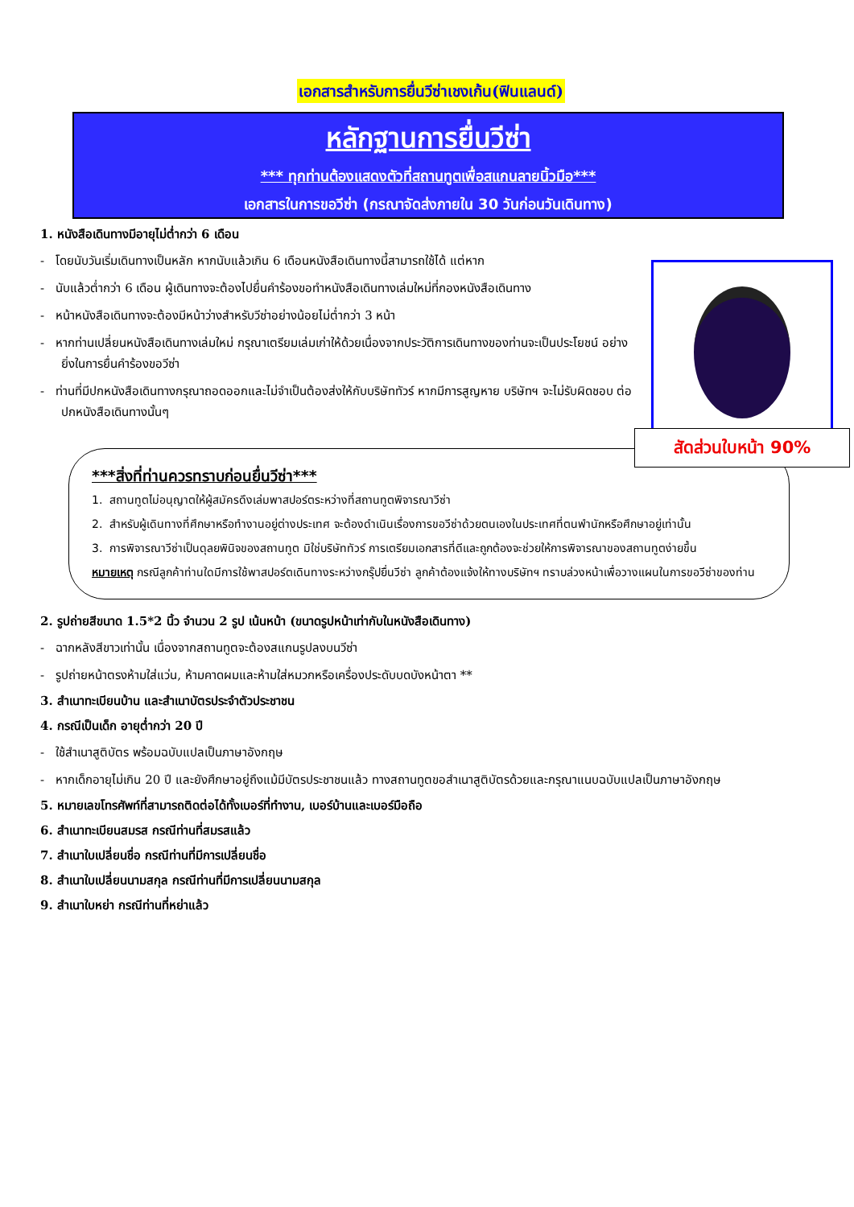เอกสารสำหรับการยื่นวีซ่าเชงเก้น(ฟินแลนด์)
หลักฐานการยื่นวีซ่า
*** ทุกท่านต้องแสดงตัวที่สถานทูตเพื่อสแกนลายนิ้วมือ***
เอกสารในการขอวีซ่า (กรณาจัดส่งภายใน 30 วันก่อนวันเดินทาง)
1. หนังสือเดินทางมีอายุไม่ต่ำกว่า 6 เดือน
สัดส่วนใบหน้า 90%
- โดยนับวันเริ่มเดินทางเป็นหลัก หากนับแล้วเกิน 6 เดือนหนังสือเดินทางนี้สามารถใช้ได้ แต่หาก
- นับแล้วต่ำกว่า 6 เดือน ผู้เดินทางจะต้องไปยื่นคำร้องขอทำหนังสือเดินทางเล่มใหม่ที่กองหนังสือเดินทาง
- หน้าหนังสือเดินทางจะต้องมีหน้าว่างสำหรับวีซ่าอย่างน้อยไม่ต่ำกว่า 3 หน้า
- หากท่านเปลี่ยนหนังสือเดินทางเล่มใหม่ กรุณาเตรียมเล่มเก่าให้ด้วยเนื่องจากประวัติการเดินทางของท่านจะเป็นประโยชน์ อย่างยิ่งในการยื่นคำร้องขอวีซ่า
- ท่านที่มีปกหนังสือเดินทางกรุณาถอดออกและไม่จำเป็นต้องส่งให้กับบริษัททัวร์ หากมีการสูญหาย บริษัทฯ จะไม่รับผิดชอบ ต่อปกหนังสือเดินทางนั้นๆ
***สิ่งที่ท่านควรทราบก่อนยื่นวีซ่า***
1. สถานทูตไม่อนุญาตให้ผู้สมัครดึงเล่มพาสปอร์ตระหว่างที่สถานทูตพิจารณาวีซ่า
2. สำหรับผู้เดินทางที่ศึกษาหรือทำงานอยู่ต่างประเทศ จะต้องดำเนินเรื่องการขอวีซ่าด้วยตนเองในประเทศที่ตนพำนักหรือศึกษาอยู่เท่านั้น
3. การพิจารณาวีซ่าเป็นดุลยพินิจของสถานทูต มิใช่บริษัททัวร์ การเตรียมเอกสารที่ดีและถูกต้องจะช่วยให้การพิจารณาของสถานทูตง่ายขึ้น
หมายเหตุ กรณีลูกค้าท่านใดมีการใช้พาสปอร์ตเดินทางระหว่างกรุ๊ปยื่นวีซ่า ลูกค้าต้องแจ้งให้ทางบริษัทฯ ทราบล่วงหน้าเพื่อวางแผนในการขอวีซ่าของท่าน
2. รูปถ่ายสีขนาด 1.5*2 นิ้ว จำนวน 2 รูป เน้นหน้า (ขนาดรูปหน้าเท่ากับในหนังสือเดินทาง)
- ฉากหลังสีขาวเท่านั้น เนื่องจากสถานทูตจะต้องสแกนรูปลงบนวีซ่า
- รูปถ่ายหน้าตรงห้ามใส่แว่น, ห้ามคาดผมและห้ามใส่หมวกหรือเครื่องประดับบดบังหน้าตา **
3. สำเนาทะเบียนบ้าน และสำเนาบัตรประจำตัวประชาชน
4. กรณีเป็นเด็ก อายุต่ำกว่า 20 ปี
- ใช้สำเนาสูติบัตร พร้อมฉบับแปลเป็นภาษาอังกฤษ
- หากเด็กอายุไม่เกิน 20 ปี และยังศึกษาอยู่ถึงแม้มีบัตรประชาชนแล้ว ทางสถานทูตขอสำเนาสูติบัตรด้วยและกรุณาแนบฉบับแปลเป็นภาษาอังกฤษ
5. หมายเลขโทรศัพท์ที่สามารถติดต่อได้ทั้งเบอร์ที่ทำงาน, เบอร์บ้านและเบอร์มือถือ
6. สำเนาทะเบียนสมรส กรณีท่านที่สมรสแล้ว
7. สำเนาใบเปลี่ยนชื่อ กรณีท่านที่มีการเปลี่ยนชื่อ
8. สำเนาใบเปลี่ยนนามสกุล กรณีท่านที่มีการเปลี่ยนนามสกุล
9. สำเนาใบหย่า กรณีท่านที่หย่าแล้ว